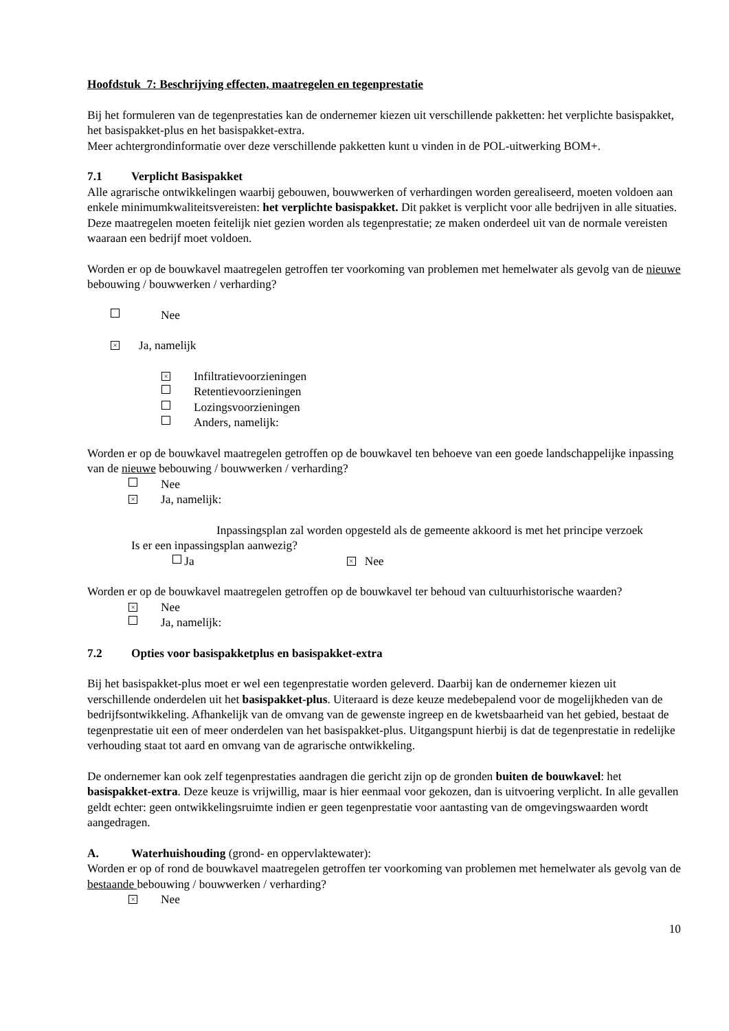Hoofdstuk 7: Beschrijving effecten, maatregelen en tegenprestatie
Bij het formuleren van de tegenprestaties kan de ondernemer kiezen uit verschillende pakketten: het verplichte basispakket, het basispakket-plus en het basispakket-extra.
Meer achtergrondinformatie over deze verschillende pakketten kunt u vinden in de POL-uitwerking BOM+.
7.1 Verplicht Basispakket
Alle agrarische ontwikkelingen waarbij gebouwen, bouwwerken of verhardingen worden gerealiseerd, moeten voldoen aan enkele minimumkwaliteitsvereisten: het verplichte basispakket. Dit pakket is verplicht voor alle bedrijven in alle situaties. Deze maatregelen moeten feitelijk niet gezien worden als tegenprestatie; ze maken onderdeel uit van de normale vereisten waaraan een bedrijf moet voldoen.
Worden er op de bouwkavel maatregelen getroffen ter voorkoming van problemen met hemelwater als gevolg van de nieuwe bebouwing / bouwwerken / verharding?
Nee
× Ja, namelijk
× Infiltratievoorzieningen
Retentievoorzieningen
Lozingsvoorzieningen
Anders, namelijk:
Worden er op de bouwkavel maatregelen getroffen op de bouwkavel ten behoeve van een goede landschappelijke inpassing van de nieuwe bebouwing / bouwwerken / verharding?
Nee
× Ja, namelijk:
Inpassingsplan zal worden opgesteld als de gemeente akkoord is met het principe verzoek
Is er een inpassingsplan aanwezig?
Ja × Nee
Worden er op de bouwkavel maatregelen getroffen op de bouwkavel ter behoud van cultuurhistorische waarden?
× Nee
Ja, namelijk:
7.2 Opties voor basispakketplus en basispakket-extra
Bij het basispakket-plus moet er wel een tegenprestatie worden geleverd. Daarbij kan de ondernemer kiezen uit verschillende onderdelen uit het basispakket-plus. Uiteraard is deze keuze medebepalend voor de mogelijkheden van de bedrijfsontwikkeling. Afhankelijk van de omvang van de gewenste ingreep en de kwetsbaarheid van het gebied, bestaat de tegenprestatie uit een of meer onderdelen van het basispakket-plus. Uitgangspunt hierbij is dat de tegenprestatie in redelijke verhouding staat tot aard en omvang van de agrarische ontwikkeling.
De ondernemer kan ook zelf tegenprestaties aandragen die gericht zijn op de gronden buiten de bouwkavel: het basispakket-extra. Deze keuze is vrijwillig, maar is hier eenmaal voor gekozen, dan is uitvoering verplicht. In alle gevallen geldt echter: geen ontwikkelingsruimte indien er geen tegenprestatie voor aantasting van de omgevingswaarden wordt aangedragen.
A. Waterhuishouding (grond- en oppervlaktewater):
Worden er op of rond de bouwkavel maatregelen getroffen ter voorkoming van problemen met hemelwater als gevolg van de bestaande bebouwing / bouwwerken / verharding?
× Nee
10